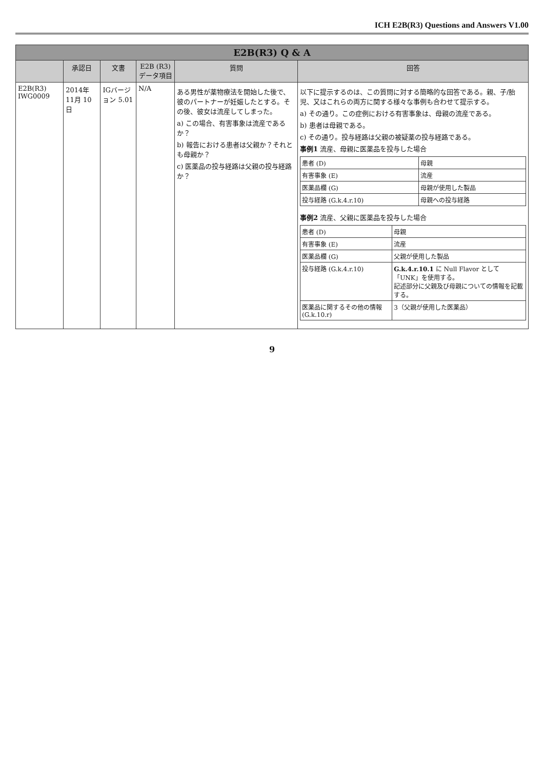ICH E2B(R3) Questions and Answers V1.00
| E2B(R3) Q & A | | | | | |
| | 承認日 | 文書 | E2B (R3) データ項目 | 質問 | 回答 |
| E2B(R3) IWG0009 | 2014年 11月 10日 | IGバージョン 5.01 | N/A | ある男性が薬物療法を開始した後で、彼のパートナーが妊娠したとする。その後、彼女は流産してしまった。 a) この場合、有害事象は流産であるか？ b) 報告における患者は父親か？それとも母親か？ c) 医薬品の投与経路は父親の投与経路か？ | 以下に提示するのは、この質問に対する簡略的な回答である。親、子/胎児、又はこれらの両方に関する様々な事例も合わせて提示する。 a) その通り。この症例における有害事象は、母親の流産である。 b) 患者は母親である。 c) その通り。投与経路は父親の被疑薬の投与経路である。 事例1 流産、母親に医薬品を投与した場合 / 患者 (D) / 母親 / / 有害事象 (E) / 流産 / / 医薬品欄 (G) / 母親が使用した製品 / / 投与経路 (G.k.4.r.10) / 母親への投与経路 / 事例2 流産、父親に医薬品を投与した場合 / 患者 (D) / 母親 / / 有害事象 (E) / 流産 / / 医薬品欄 (G) / 父親が使用した製品 / / 投与経路 (G.k.4.r.10) / G.k.4.r.10.1 に Null Flavor として「UNK」を使用する。 記述部分に父親及び母親についての情報を記載する。 / / 医薬品に関するその他の情報 (G.k.10.r) / 3（父親が使用した医薬品） / |
9